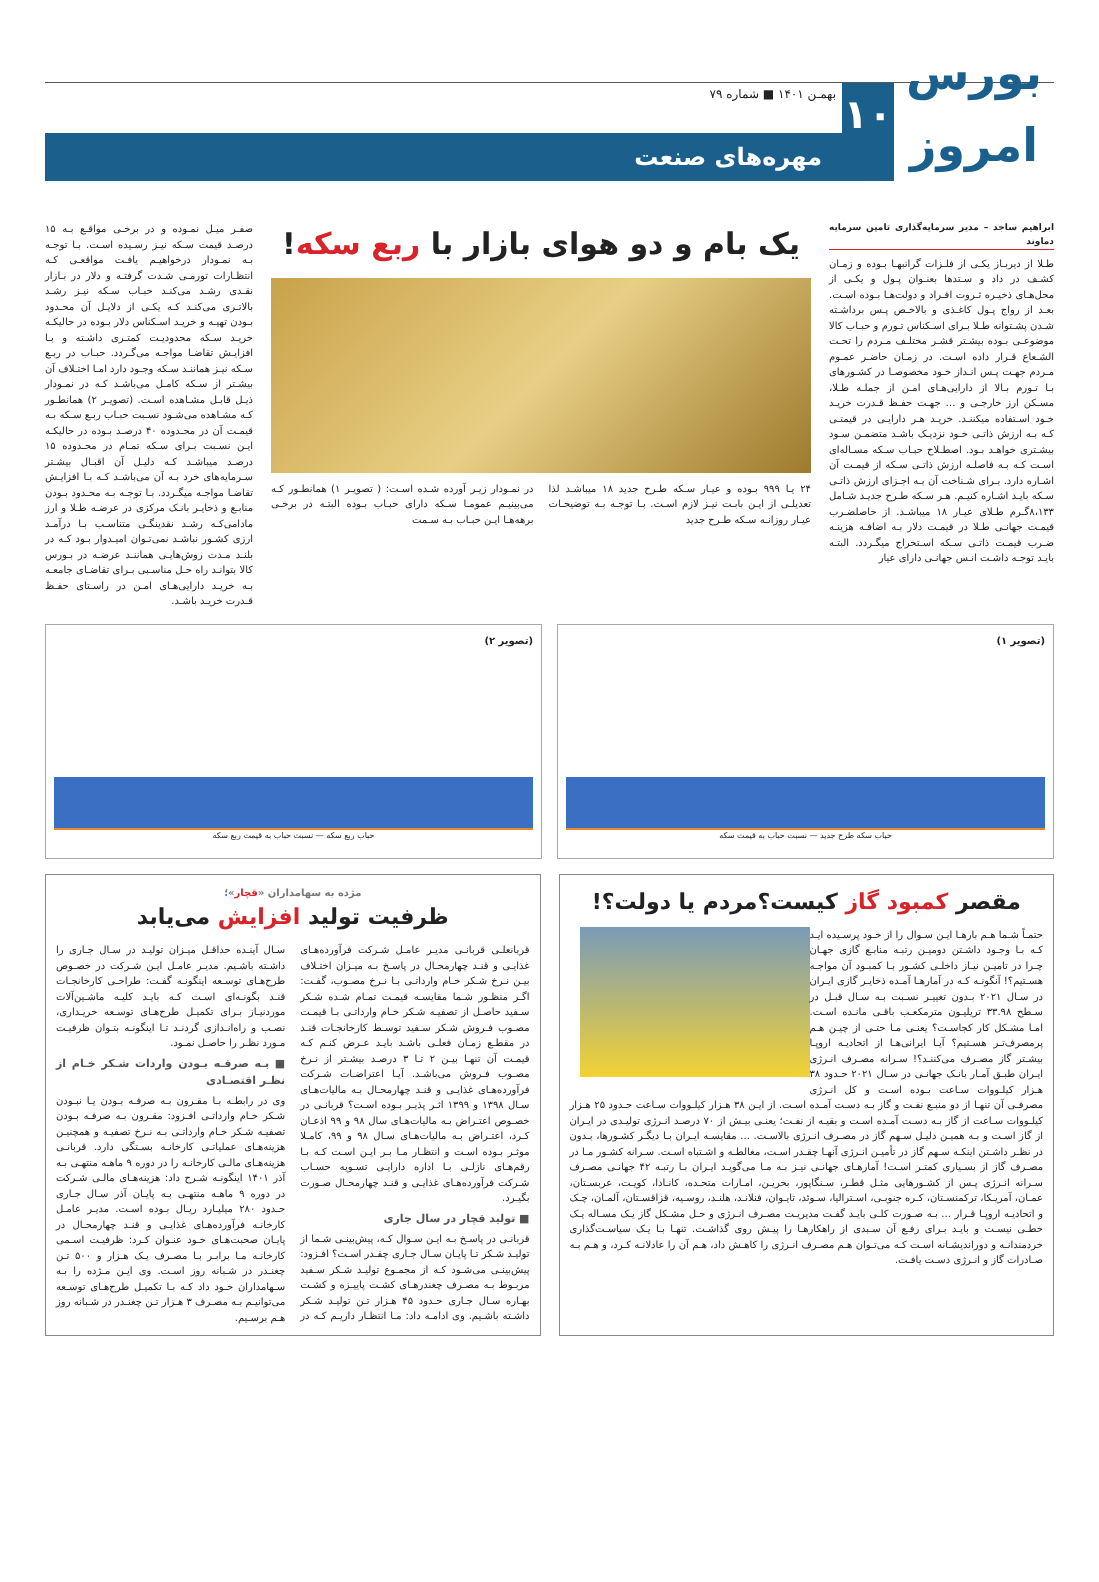بورس امروز
۱۰
بهمـن ۱۴۰۱ ■ شماره ۷۹
مهره‌های صنعت
ابراهیم ساجد – مدیر سرمایه‌گذاری تامین سرمایه دماوند
طـلا از دیربـاز یکـی از فلـزات گرانبهـا بـوده و زمـان کشـف در داد و سـتدها بعنـوان پـول و یکـی از محل‌هـای ذخیـره ثـروت افـراد و دولت‌هـا بـوده اسـت. بعـد از رواج پـول کاغـذی و بالاخـص پـس برداشـته شـدن پشـتوانه طـلا بـرای اسـکناس تـورم و حبـاب کالا موضوعـی بـوده بیشـتر قشـر مختلـف مـردم را تحـت الشـعاع قـرار داده اسـت. در زمـان حاضـر عمـوم مـردم جهـت پـس انـداز خـود مخصوصـا در کشـورهای بـا تـورم بـالا از دارایی‌هـای امـن از جملـه طـلا، مسـکن ارز خارجـی و … جهـت حفـظ قـدرت خریـد خـود اسـتفاده میکننـد. خریـد هـر دارایـی در قیمتـی کـه بـه ارزش ذاتـی خـود نزدیـک باشـد متضمـن سـود بیشـتری خواهـد بـود. اصطـلاح حبـاب سـکه مسـاله‌ای اسـت کـه بـه فاصلـه ارزش ذاتـی سـکه از قیمـت آن اشـاره دارد. بـرای شـناخت آن بـه اجـزای ارزش ذاتـی سـکه بایـد اشـاره کنیـم. هـر سـکه طـرح جدیـد شـامل ۸،۱۳۳گـرم طـلای عیـار ۱۸ میباشـد. از حاصلضـرب قیمـت جهانـی طـلا در قیمـت دلار بـه اضافـه هزینـه ضـرب قیمـت ذاتـی سـکه اسـتخراج میگـردد. البتـه بایـد توجـه داشـت انـس جهانـی دارای عیار
یک بام و دو هوای بازار با ربع سکه!
۲۴ یـا ۹۹۹ بـوده و عیـار سـکه طـرح جدید ۱۸ میباشـد لذا تعدیلـی از ایـن بابـت نیـز لازم اسـت. بـا توجـه بـه توضیحـات عیـار روزانـه سـکه طـرح جدید
در نمـودار زیـر آورده شـده اسـت: ( تصویـر ۱) همانطـور کـه می‌بینیـم عمومـا سـکه دارای حبـاب بـوده البتـه در برخـی برهه‌هـا ایـن حبـاب بـه سـمت
صفـر میـل نمـوده و در برخـی مواقـع بـه ۱۵ درصـد قیمت سـکه نیـز رسـیده اسـت. بـا توجـه بـه نمـودار درخواهیـم یافـت مواقعـی کـه انتظـارات تورمـی شـدت گرفتـه و دلار در بـازار نقـدی رشـد می‌کنـد حبـاب سـکه نیـز رشـد بالاتـری می‌کنـد کـه یکـی از دلایـل آن محـدود بـودن تهیـه و خریـد اسـکناس دلار بـوده در حالیکـه خریـد سـکه محدودیـت کمتـری داشـته و بـا افزایـش تقاضـا مواجـه می‌گـردد. حبـاب در ربـع سـکه نیـز هماننـد سـکه وجـود دارد امـا اختـلاف آن بیشـتر از سـکه کامـل می‌باشـد کـه در نمـودار ذیـل قابـل مشـاهده اسـت. (تصویـر ۲) همانطـور کـه مشـاهده می‌شـود نسـبت حبـاب ربـع سـکه بـه قیمـت آن در محـدوده ۴۰ درصـد بـوده در حالیکـه ایـن نسـبت بـرای سـکه تمـام در محـدوده ۱۵ درصـد میباشـد کـه دلیـل آن اقبـال بیشـتر سـرمایه‌های خرد بـه آن می‌باشـد کـه بـا افزایـش تقاضـا مواجـه میگـردد. بـا توجـه بـه محـدود بـودن منابـع و ذخایـر بانـک مرکزی در عرضـه طـلا و ارز مادامی‌کـه رشـد نقدینگـی متناسـب بـا درآمـد ارزی کشـور نباشـد نمی‌تـوان امیـدوار بـود کـه در بلنـد مـدت روش‌هایـی هماننـد عرضـه در بـورس کالا بتوانـد راه حـل مناسـبی بـرای تقاضـای جامعـه بـه خریـد دارایی‌هـای امـن در راسـتای حفـظ قـدرت خریـد باشـد.
(تصویر ۱)
حباب سکه طرح جدید — نسبت حباب به قیمت سکه
(تصویر ۲)
حباب ربع سکه — نسبت حباب به قیمت ربع سکه
مقصر کمبود گاز کیست؟مردم یا دولت؟!
حتمـاً شـما هـم بارهـا ایـن سـوال را از خـود پرسـیده ایـد کـه بـا وجـود داشـتن دومیـن رتبـه منابـع گازی جهـان چـرا در تامیـن نیـاز داخلـی کشـور بـا کمبـود آن مواجـه هسـتیم؟! آنگونـه کـه در آمارهـا آمـده ذخایـر گازی ایـران در سـال ۲۰۲۱ بـدون تغییـر نسـبت بـه سـال قبـل در سـطح ۳۳.۹۸ تریلیـون مترمکعـب باقـی مانـده اسـت. امـا مشـکل کار کجاسـت؟ یعنـی مـا حتـی از چیـن هـم پرمصرف‌تـر هسـتیم؟ آیـا ایرانی‌هـا از اتحادیـه اروپـا بیشـتر گاز مصـرف می‌کننـد؟! سـرانه مصـرف انـرژی ایـران طبـق آمـار بانـک جهانـی در سـال ۲۰۲۱ حـدود ۳۸ هـزار کیلـووات سـاعت بـوده اسـت و کل انـرژی مصرفـی آن تنهـا از دو منبـع نفـت و گاز بـه دسـت آمـده اسـت. از ایـن ۳۸ هـزار کیلـووات سـاعت حـدود ۲۵ هـزار کیلـووات سـاعت از گاز بـه دسـت آمـده اسـت و بقیـه از نفـت؛ یعنـی بیـش از ۷۰ درصـد انـرژی تولیـدی در ایـران از گاز اسـت و بـه همیـن دلیـل سـهم گاز در مصـرف انـرژی بالاسـت. ... مقایسـه ایـران بـا دیگـر کشـورها، بـدون در نظـر داشـتن اینکـه سـهم گاز در تأمیـن انـرژی آنهـا چقـدر اسـت، مغالطـه و اشـتباه اسـت. سـرانه کشـور مـا در مصـرف گاز از بسـیاری کمتـر اسـت! آمارهـای جهانـی نیـز بـه مـا می‌گویـد ایـران بـا رتبـه ۴۲ جهانـی مصـرف سـرانه انـرژی پـس از کشـورهایی مثـل قطـر، سـنگاپور، بحریـن، امـارات متحـده، کانـادا، کویـت، عربسـتان، عمـان، آمریـکا، ترکمنسـتان، کـره جنوبـی، اسـترالیا، سـوئد، تایـوان، فنلانـد، هلنـد، روسـیه، قزاقسـتان، آلمـان، چـک و اتحادیـه اروپـا قـرار ... بـه صـورت کلـی بایـد گفـت مدیریـت مصـرف انـرژی و حـل مشـکل گاز یـک مسـاله یـک خطـی نیسـت و بایـد بـرای رفـع آن سـبدی از راهکارهـا را پیـش روی گذاشـت. تنهـا بـا یـک سیاسـت‌گذاری خردمندانـه و دوراندیشـانه اسـت کـه می‌تـوان هـم مصـرف انـرژی را کاهـش داد، هـم آن را عادلانـه کـرد، و هـم بـه صـادرات گاز و انـرژی دسـت یافـت.
مژده به سهامداران «قچار»؛
ظرفیت تولید افزایش می‌یابد
قربانعلـی قربانـی مدیـر عامـل شـرکت فرآورده‌هـای غذایـی و قنـد چهارمحـال در پاسـخ بـه میـزان اختـلاف بیـن نـرخ شـکر خـام وارداتـی بـا نـرخ مصـوب، گفـت: اگـر منظـور شـما مقایسـه قیمـت تمـام شـده شـکر سـفید حاصـل از تصفیـه شـکر خـام وارداتـی بـا قیمـت مصـوب فـروش شـکر سـفید توسـط کارخانجـات قنـد در مقطـع زمـان فعلـی باشـد بایـد عـرض کنـم کـه قیمـت آن تنهـا بیـن ۲ تـا ۳ درصـد بیشـتر از نـرخ مصـوب فـروش می‌باشـد. آیـا اعتراضـات شـرکت فرآورده‌هـای غذایـی و قنـد چهارمحـال بـه مالیات‌هـای سـال ۱۳۹۸ و ۱۳۹۹ اثـر پذیـر بـوده اسـت؟ قربانـی در خصـوص اعتـراض بـه مالیات‌هـای سال ۹۸ و ۹۹ اذعـان کـرد، اعتـراض بـه مالیات‌هـای سـال ۹۸ و ۹۹، کامـلا موثـر بـوده اسـت و انتظـار مـا بـر ایـن اسـت کـه بـا رقم‌هـای نازلـی بـا اداره دارایـی تسـویه حسـاب شـرکت فرآورده‌هـای غذایـی و قنـد چهارمحـال صـورت بگیـرد.
■ تولید قچار در سال جاری
قربانـی در پاسـخ بـه ایـن سـوال کـه، پیش‌بینـی شـما از تولیـد شـکر تـا پایـان سـال جـاری چقـدر اسـت؟ افـزود: پیش‌بینـی می‌شـود کـه از مجمـوع تولیـد شـکر سـفید مربـوط بـه مصـرف چغندرهـای کشـت پاییـزه و کشـت بهـاره سـال جـاری حـدود ۴۵ هـزار تـن تولیـد شـکر داشـته باشـیم. وی ادامـه داد: مـا انتظـار داریـم کـه در سـال آینـده حداقـل میـزان تولیـد در سـال جـاری را داشـته باشـیم. مدیـر عامـل ایـن شـرکت در خصـوص طرح‌هـای توسـعه اینگونـه گفـت: طراحـی کارخانجـات قنـد بگونـه‌ای اسـت کـه بایـد کلیـه ماشـین‌آلات موردنیـاز بـرای تکمیـل طرح‌هـای توسـعه خریـداری، نصـب و راه‌انـدازی گردنـد تـا اینگونـه بتـوان ظرفیـت مـورد نظـر را حاصـل نمـود.
■ بـه صرفـه بـودن واردات شـکر خـام از نظـر اقتصـادی
وی در رابطـه بـا مقـرون بـه صرفـه بـودن یـا نبـودن شـکر خـام وارداتـی افـزود: مقـرون بـه صرفـه بـودن تصفیـه شـکر خـام وارداتـی بـه نـرخ تصفیـه و همچنیـن هزینه‌هـای عملیاتـی کارخانـه بسـتگی دارد. قربانـی هزینه‌هـای مالـی کارخانـه را در دوره ۹ ماهـه منتهـی بـه آذر ۱۴۰۱ اینگونـه شـرح داد: هزینه‌هـای مالـی شـرکت در دوره ۹ ماهـه منتهـی بـه پایـان آذر سـال جـاری حـدود ۲۸۰ میلیـارد ریـال بـوده اسـت. مدیـر عامـل کارخانـه فرآورده‌هـای غذایـی و قنـد چهارمحـال در پایـان صحبت‌هـای خـود عنـوان کـرد: ظرفیـت اسـمی کارخانـه مـا برابـر بـا مصـرف یـک هـزار و ۵۰۰ تـن چغنـدر در شـبانه روز اسـت. وی ایـن مـژده را بـه سـهامداران خـود داد کـه بـا تکمیـل طرح‌هـای توسـعه می‌توانیـم بـه مصـرف ۳ هـزار تـن چغنـدر در شـبانه روز هـم برسـیم.